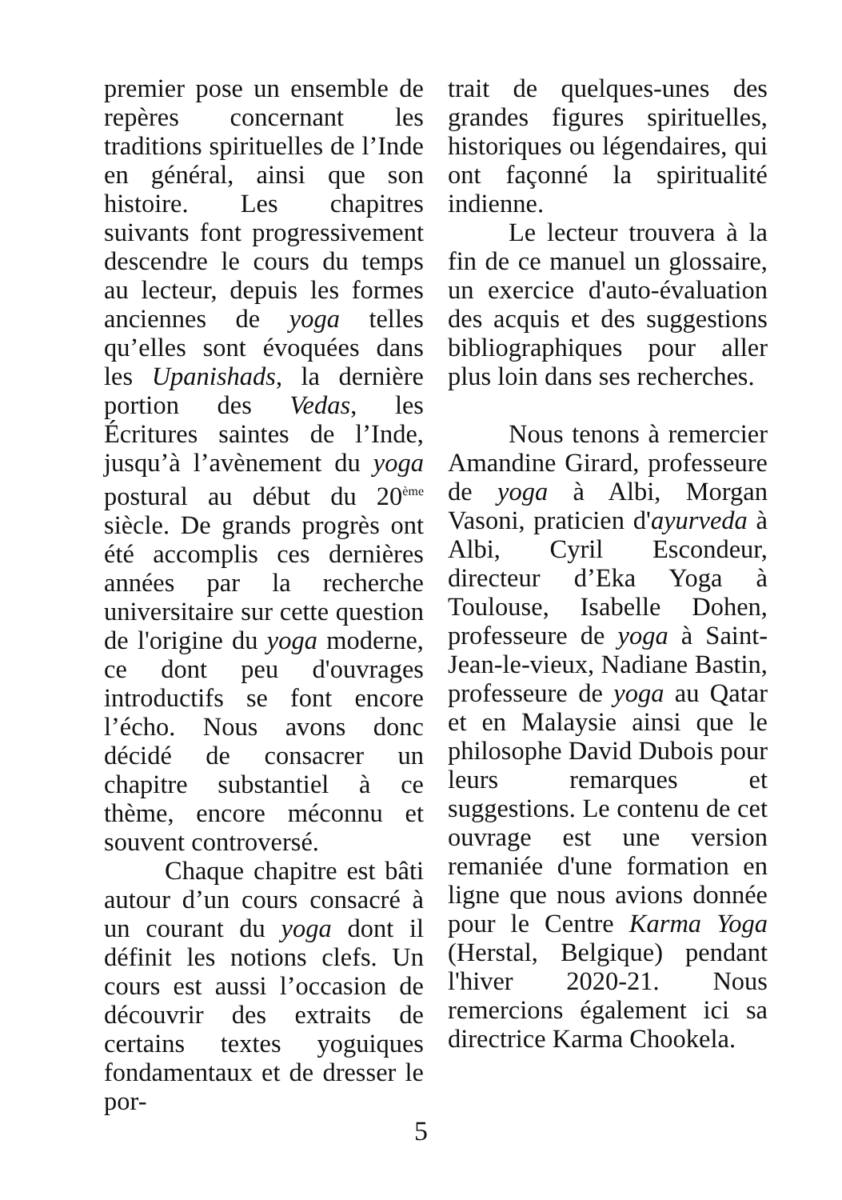premier pose un ensemble de repères concernant les traditions spirituelles de l’Inde en général, ainsi que son histoire. Les chapitres suivants font progressivement descendre le cours du temps au lecteur, depuis les formes anciennes de yoga telles qu’elles sont évoquées dans les Upanishads, la dernière portion des Vedas, les Écritures saintes de l’Inde, jusqu’à l’avènement du yoga postural au début du 20<sup>ème</sup> siècle. De grands progrès ont été accomplis ces dernières années par la recherche universitaire sur cette question de l'origine du yoga moderne, ce dont peu d'ouvrages introductifs se font encore l’écho. Nous avons donc décidé de consacrer un chapitre substantiel à ce thème, encore méconnu et souvent controversé.
Chaque chapitre est bâti autour d’un cours consacré à un courant du yoga dont il définit les notions clefs. Un cours est aussi l’occasion de découvrir des extraits de certains textes yoguiques fondamentaux et de dresser le por-
trait de quelques-unes des grandes figures spirituelles, historiques ou légendaires, qui ont façonné la spiritualité indienne.
Le lecteur trouvera à la fin de ce manuel un glossaire, un exercice d'auto-évaluation des acquis et des suggestions bibliographiques pour aller plus loin dans ses recherches.
Nous tenons à remercier Amandine Girard, professeure de yoga à Albi, Morgan Vasoni, praticien d'ayurveda à Albi, Cyril Escondeur, directeur d’Eka Yoga à Toulouse, Isabelle Dohen, professeure de yoga à Saint-Jean-le-vieux, Nadiane Bastin, professeure de yoga au Qatar et en Malaysie ainsi que le philosophe David Dubois pour leurs remarques et suggestions. Le contenu de cet ouvrage est une version remaniée d'une formation en ligne que nous avions donnée pour le Centre Karma Yoga (Herstal, Belgique) pendant l'hiver 2020-21. Nous remercions également ici sa directrice Karma Chookela.
5